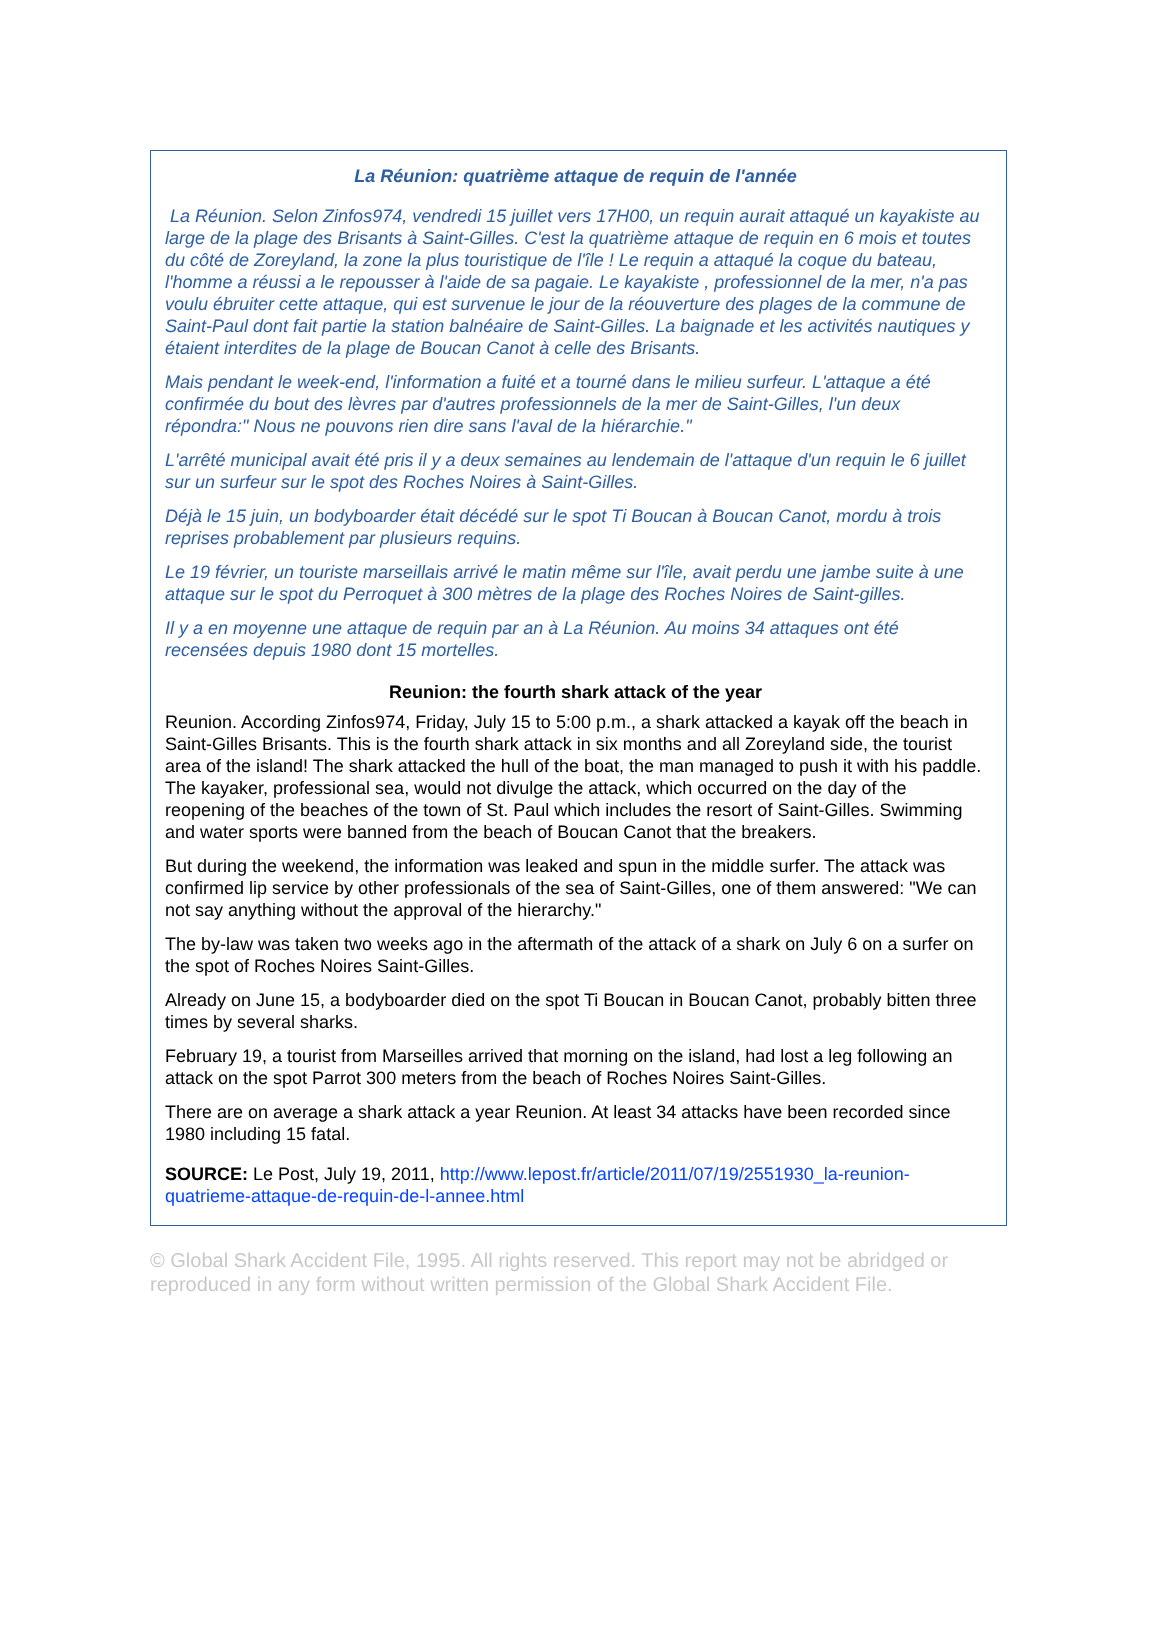La Réunion: quatrième attaque de requin de l'année
La Réunion. Selon Zinfos974, vendredi 15 juillet vers 17H00, un requin aurait attaqué un kayakiste au large de la plage des Brisants à Saint-Gilles. C'est la quatrième attaque de requin en 6 mois et toutes du côté de Zoreyland, la zone la plus touristique de l'île ! Le requin a attaqué la coque du bateau, l'homme a réussi a le repousser à l'aide de sa pagaie. Le kayakiste , professionnel de la mer, n'a pas voulu ébruiter cette attaque, qui est survenue le jour de la réouverture des plages de la commune de Saint-Paul dont fait partie la station balnéaire de Saint-Gilles. La baignade et les activités nautiques y étaient interdites de la plage de Boucan Canot à celle des Brisants.
Mais pendant le week-end, l'information a fuité et a tourné dans le milieu surfeur. L'attaque a été confirmée du bout des lèvres par d'autres professionnels de la mer de Saint-Gilles, l'un deux répondra:" Nous ne pouvons rien dire sans l'aval de la hiérarchie."
L'arrêté municipal avait été pris il y a deux semaines au lendemain de l'attaque d'un requin le 6 juillet sur un surfeur sur le spot des Roches Noires à Saint-Gilles.
Déjà le 15 juin, un bodyboarder était décédé sur le spot Ti Boucan à Boucan Canot, mordu à trois reprises probablement par plusieurs requins.
Le 19 février, un touriste marseillais arrivé le matin même sur l'île, avait perdu une jambe suite à une attaque sur le spot du Perroquet à 300 mètres de la plage des Roches Noires de Saint-gilles.
Il y a en moyenne une attaque de requin par an à La Réunion. Au moins 34 attaques ont été recensées depuis 1980 dont 15 mortelles.
Reunion: the fourth shark attack of the year
Reunion. According Zinfos974, Friday, July 15 to 5:00 p.m., a shark attacked a kayak off the beach in Saint-Gilles Brisants. This is the fourth shark attack in six months and all Zoreyland side, the tourist area of the island! The shark attacked the hull of the boat, the man managed to push it with his paddle. The kayaker, professional sea, would not divulge the attack, which occurred on the day of the reopening of the beaches of the town of St. Paul which includes the resort of Saint-Gilles. Swimming and water sports were banned from the beach of Boucan Canot that the breakers.
But during the weekend, the information was leaked and spun in the middle surfer. The attack was confirmed lip service by other professionals of the sea of Saint-Gilles, one of them answered: "We can not say anything without the approval of the hierarchy."
The by-law was taken two weeks ago in the aftermath of the attack of a shark on July 6 on a surfer on the spot of Roches Noires Saint-Gilles.
Already on June 15, a bodyboarder died on the spot Ti Boucan in Boucan Canot, probably bitten three times by several sharks.
February 19, a tourist from Marseilles arrived that morning on the island, had lost a leg following an attack on the spot Parrot 300 meters from the beach of Roches Noires Saint-Gilles.
There are on average a shark attack a year Reunion. At least 34 attacks have been recorded since 1980 including 15 fatal.
SOURCE: Le Post, July 19, 2011, http://www.lepost.fr/article/2011/07/19/2551930_la-reunion-quatrieme-attaque-de-requin-de-l-annee.html
© Global Shark Accident File, 1995. All rights reserved. This report may not be abridged or reproduced in any form without written permission of the Global Shark Accident File.